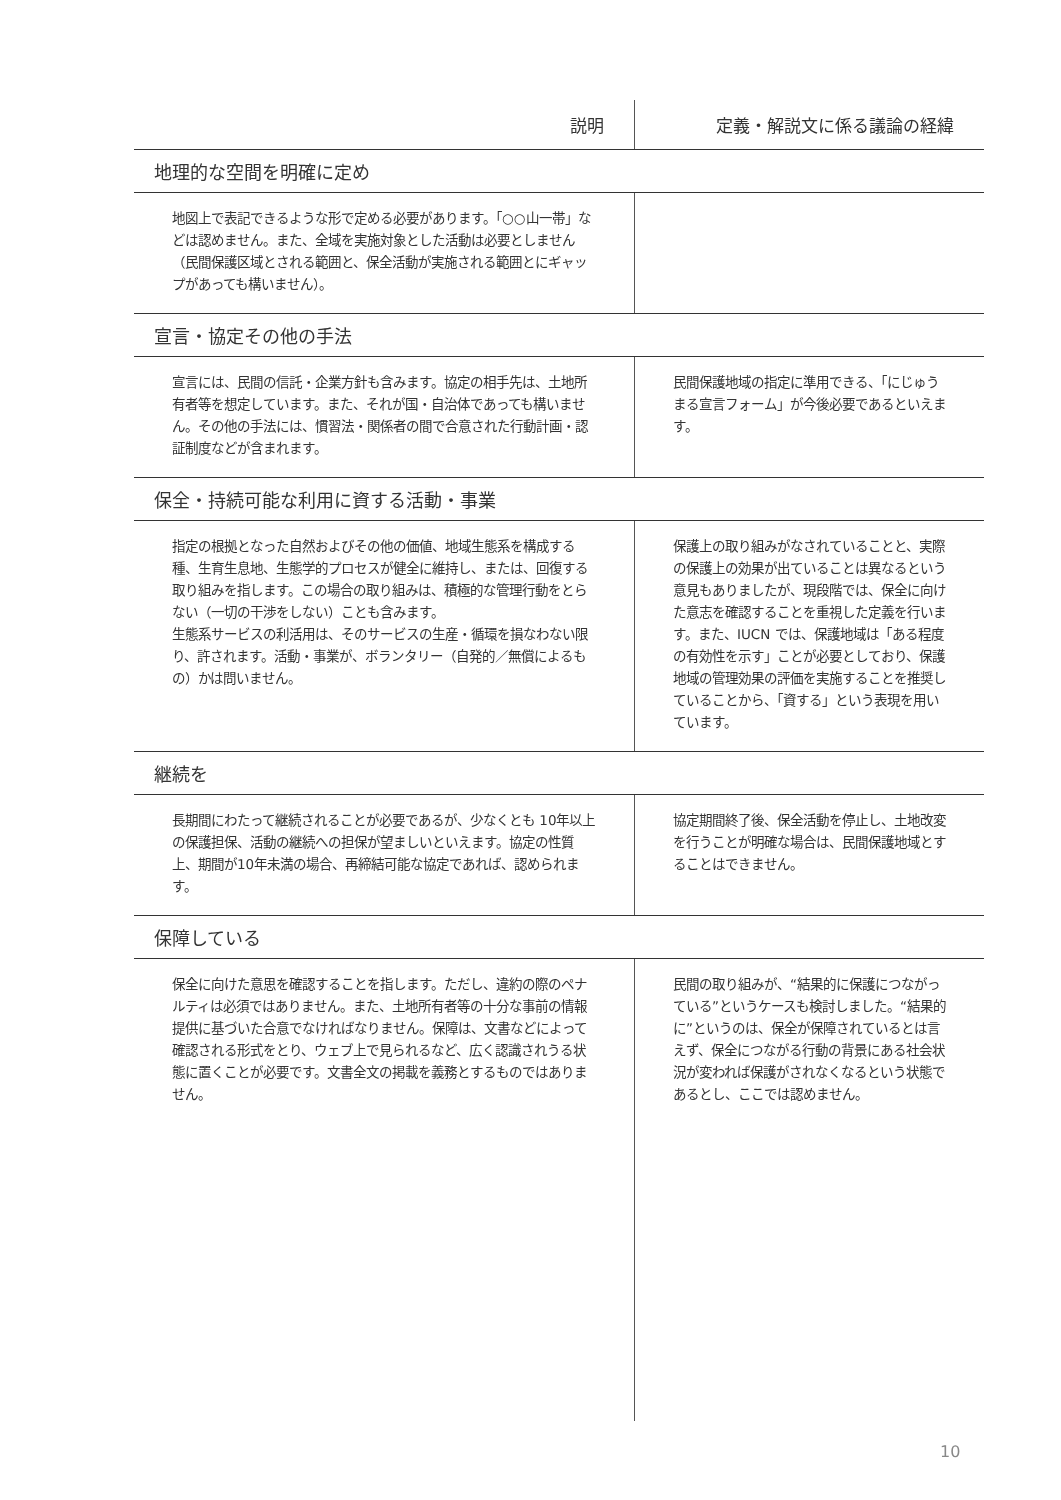| 説明 | 定義・解説文に係る議論の経緯 |
| --- | --- |
| 地理的な空間を明確に定め | |
| 地図上で表記できるような形で定める必要があります。「○○山一帯」などは認めません。また、全域を実施対象とした活動は必要としません（民間保護区域とされる範囲と、保全活動が実施される範囲とにギャップがあっても構いません）。 | |
| 宣言・協定その他の手法 | |
| 宣言には、民間の信託・企業方針も含みます。協定の相手先は、土地所有者等を想定しています。また、それが国・自治体であっても構いません。その他の手法には、慣習法・関係者の間で合意された行動計画・認証制度などが含まれます。 | 民間保護地域の指定に準用できる、「にじゅうまる宣言フォーム」が今後必要であるといえます。 |
| 保全・持続可能な利用に資する活動・事業 | |
| 指定の根拠となった自然およびその他の価値、地域生態系を構成する種、生育生息地、生態学的プロセスが健全に維持し、または、回復する取り組みを指します。この場合の取り組みは、積極的な管理行動をとらない（一切の干渉をしない）ことも含みます。 生態系サービスの利活用は、そのサービスの生産・循環を損なわない限り、許されます。活動・事業が、ボランタリー（自発的／無償によるもの）かは問いません。 | 保護上の取り組みがなされていることと、実際の保護上の効果が出ていることは異なるという意見もありましたが、現段階では、保全に向けた意志を確認することを重視した定義を行います。また、IUCN では、保護地域は「ある程度の有効性を示す」ことが必要としており、保護地域の管理効果の評価を実施することを推奨していることから、「資する」という表現を用いています。 |
| 継続を | |
| 長期間にわたって継続されることが必要であるが、少なくとも 10年以上の保護担保、活動の継続への担保が望ましいといえます。協定の性質上、期間が10年未満の場合、再締結可能な協定であれば、認められます。 | 協定期間終了後、保全活動を停止し、土地改変を行うことが明確な場合は、民間保護地域とすることはできません。 |
| 保障している | |
| 保全に向けた意思を確認することを指します。ただし、違約の際のペナルティは必須ではありません。また、土地所有者等の十分な事前の情報提供に基づいた合意でなければなりません。保障は、文書などによって確認される形式をとり、ウェブ上で見られるなど、広く認識されうる状態に置くことが必要です。文書全文の掲載を義務とするものではありません。 | 民間の取り組みが、“結果的に保護につながっている”というケースも検討しました。“結果的に”というのは、保全が保障されているとは言えず、保全につながる行動の背景にある社会状況が変われば保護がされなくなるという状態であるとし、ここでは認めません。 |
10